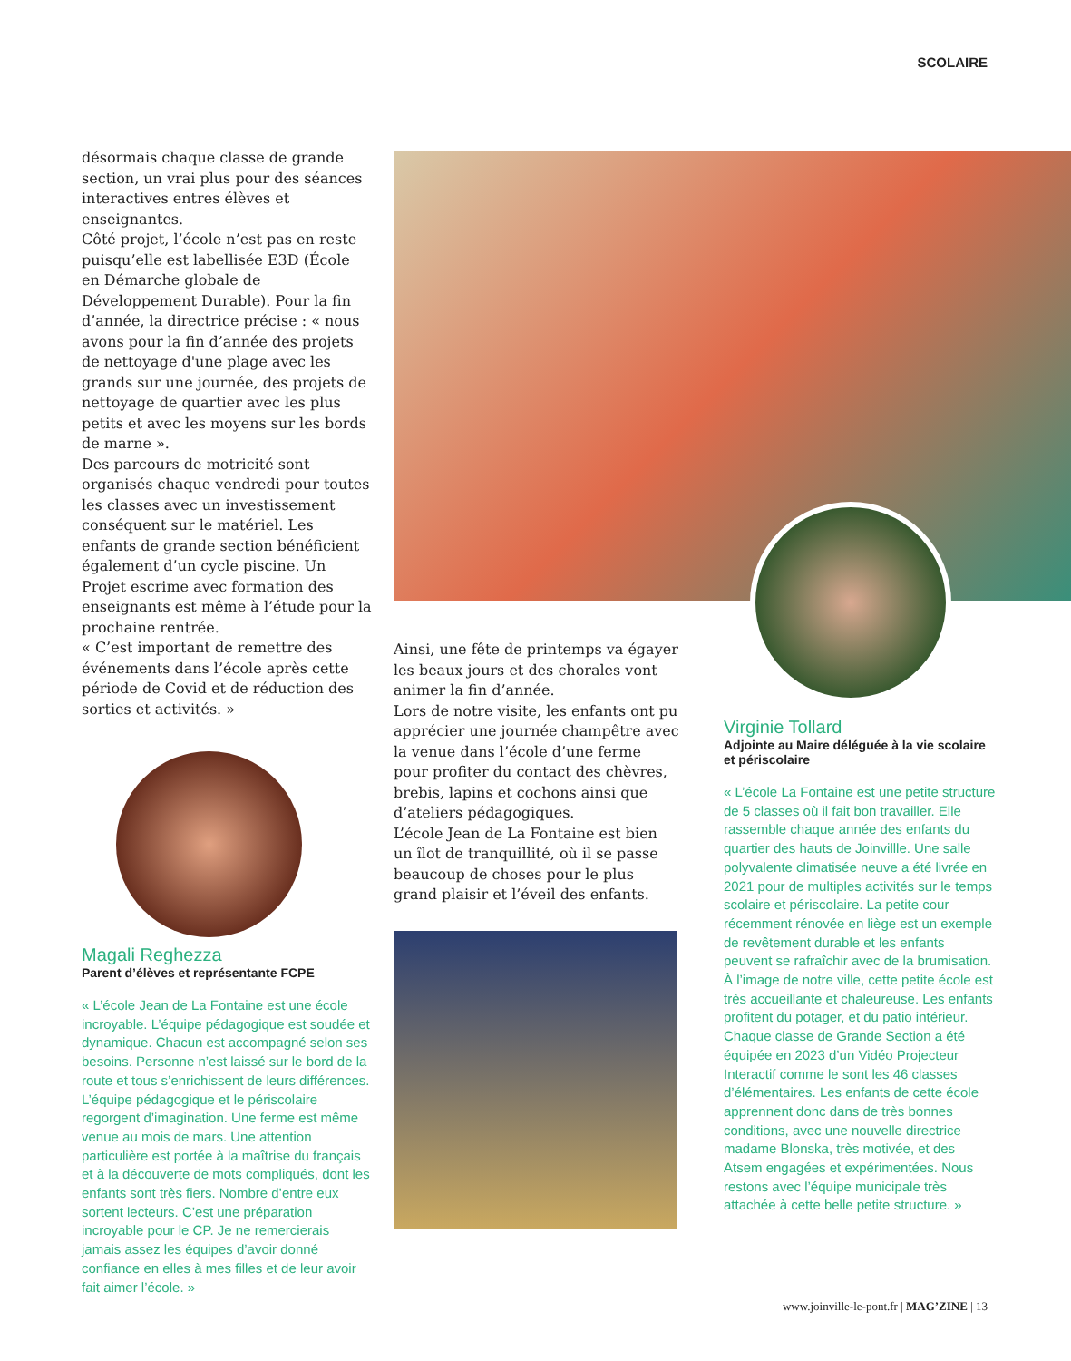SCOLAIRE
désormais chaque classe de grande section, un vrai plus pour des séances interactives entres élèves et enseignantes.
Côté projet, l’école n’est pas en reste puisqu’elle est labellisée E3D (École en Démarche globale de Développement Durable). Pour la fin d’année, la directrice précise : « nous avons pour la fin d’année des projets de nettoyage d'une plage avec les grands sur une journée, des projets de nettoyage de quartier avec les plus petits et avec les moyens sur les bords de marne ».
Des parcours de motricité sont organisés chaque vendredi pour toutes les classes avec un investissement conséquent sur le matériel. Les enfants de grande section bénéficient également d’un cycle piscine. Un Projet escrime avec formation des enseignants est même à l’étude pour la prochaine rentrée.
« C’est important de remettre des événements dans l’école après cette période de Covid et de réduction des sorties et activités. »
Magali Reghezza
Parent d’élèves et représentante FCPE
« L’école Jean de La Fontaine est une école incroyable. L’équipe pédagogique est soudée et dynamique. Chacun est accompagné selon ses besoins. Personne n’est laissé sur le bord de la route et tous s’enrichissent de leurs différences. L’équipe pédagogique et le périscolaire regorgent d’imagination. Une ferme est même venue au mois de mars. Une attention particulière est portée à la maîtrise du français et à la découverte de mots compliqués, dont les enfants sont très fiers. Nombre d’entre eux sortent lecteurs. C’est une préparation incroyable pour le CP. Je ne remercierais jamais assez les équipes d’avoir donné confiance en elles à mes filles et de leur avoir fait aimer l’école. »
Ainsi, une fête de printemps va égayer les beaux jours et des chorales vont animer la fin d’année.
Lors de notre visite, les enfants ont pu apprécier une journée champêtre avec la venue dans l’école d’une ferme pour profiter du contact des chèvres, brebis, lapins et cochons ainsi que d’ateliers pédagogiques.
L’école Jean de La Fontaine est bien un îlot de tranquillité, où il se passe beaucoup de choses pour le plus grand plaisir et l’éveil des enfants.
Virginie Tollard
Adjointe au Maire déléguée à la vie scolaire et périscolaire
« L’école La Fontaine est une petite structure de 5 classes où il fait bon travailler. Elle rassemble chaque année des enfants du quartier des hauts de Joinvillle. Une salle polyvalente climatisée neuve a été livrée en 2021 pour de multiples activités sur le temps scolaire et périscolaire. La petite cour récemment rénovée en liège est un exemple de revêtement durable et les enfants peuvent se rafraîchir avec de la brumisation. À l’image de notre ville, cette petite école est très accueillante et chaleureuse. Les enfants profitent du potager, et du patio intérieur. Chaque classe de Grande Section a été équipée en 2023 d’un Vidéo Projecteur Interactif comme le sont les 46 classes d’élémentaires. Les enfants de cette école apprennent donc dans de très bonnes conditions, avec une nouvelle directrice madame Blonska, très motivée, et des Atsem engagées et expérimentées. Nous restons avec l’équipe municipale très attachée à cette belle petite structure. »
www.joinville-le-pont.fr | MAG’ZINE | 13